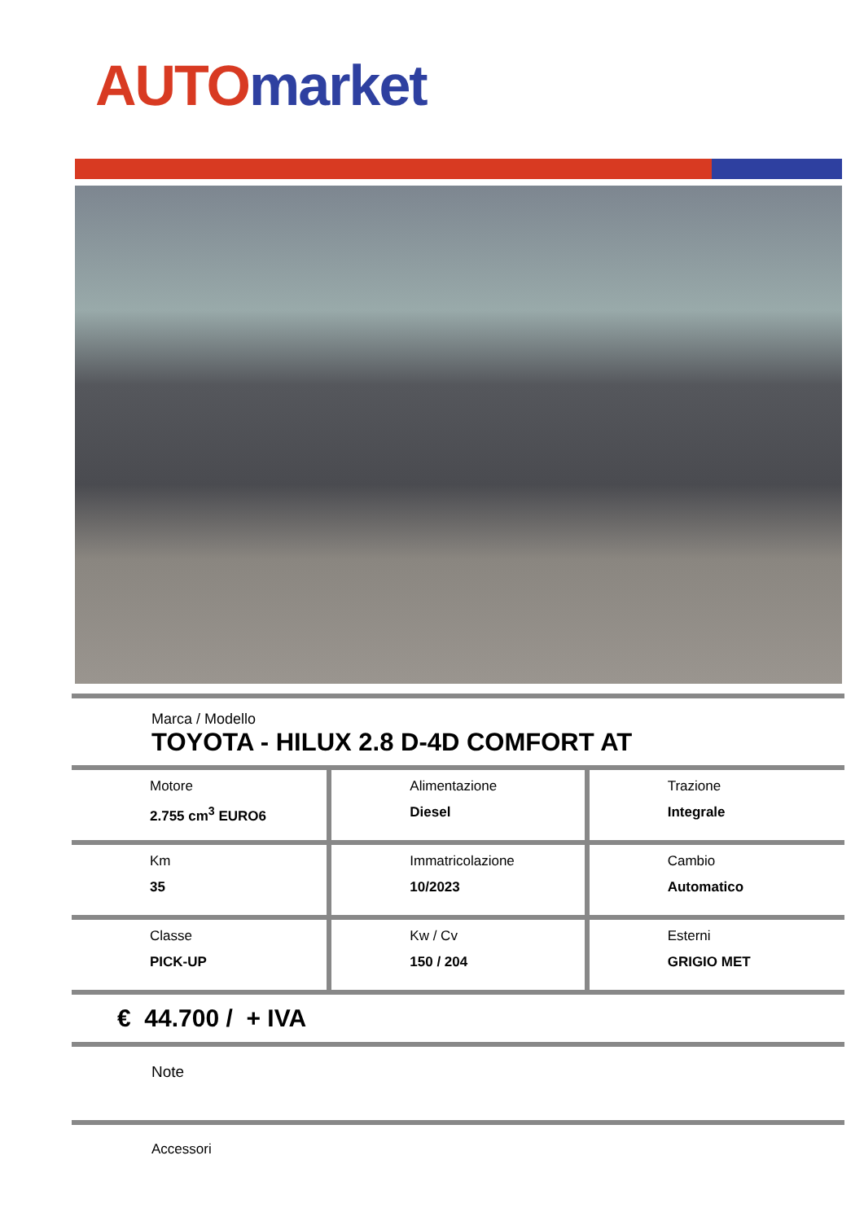AUTO market
Marca / Modello
TOYOTA - HILUX 2.8 D-4D COMFORT AT
| Motore 2.755 cm<sup>3</sup> EURO6 | Alimentazione Diesel | Trazione Integrale |
| Km 35 | Immatricolazione 10/2023 | Cambio Automatico |
| Classe PICK-UP | Kw / Cv 150 / 204 | Esterni GRIGIO MET |
€ 44.700 / + IVA
Note
Accessori